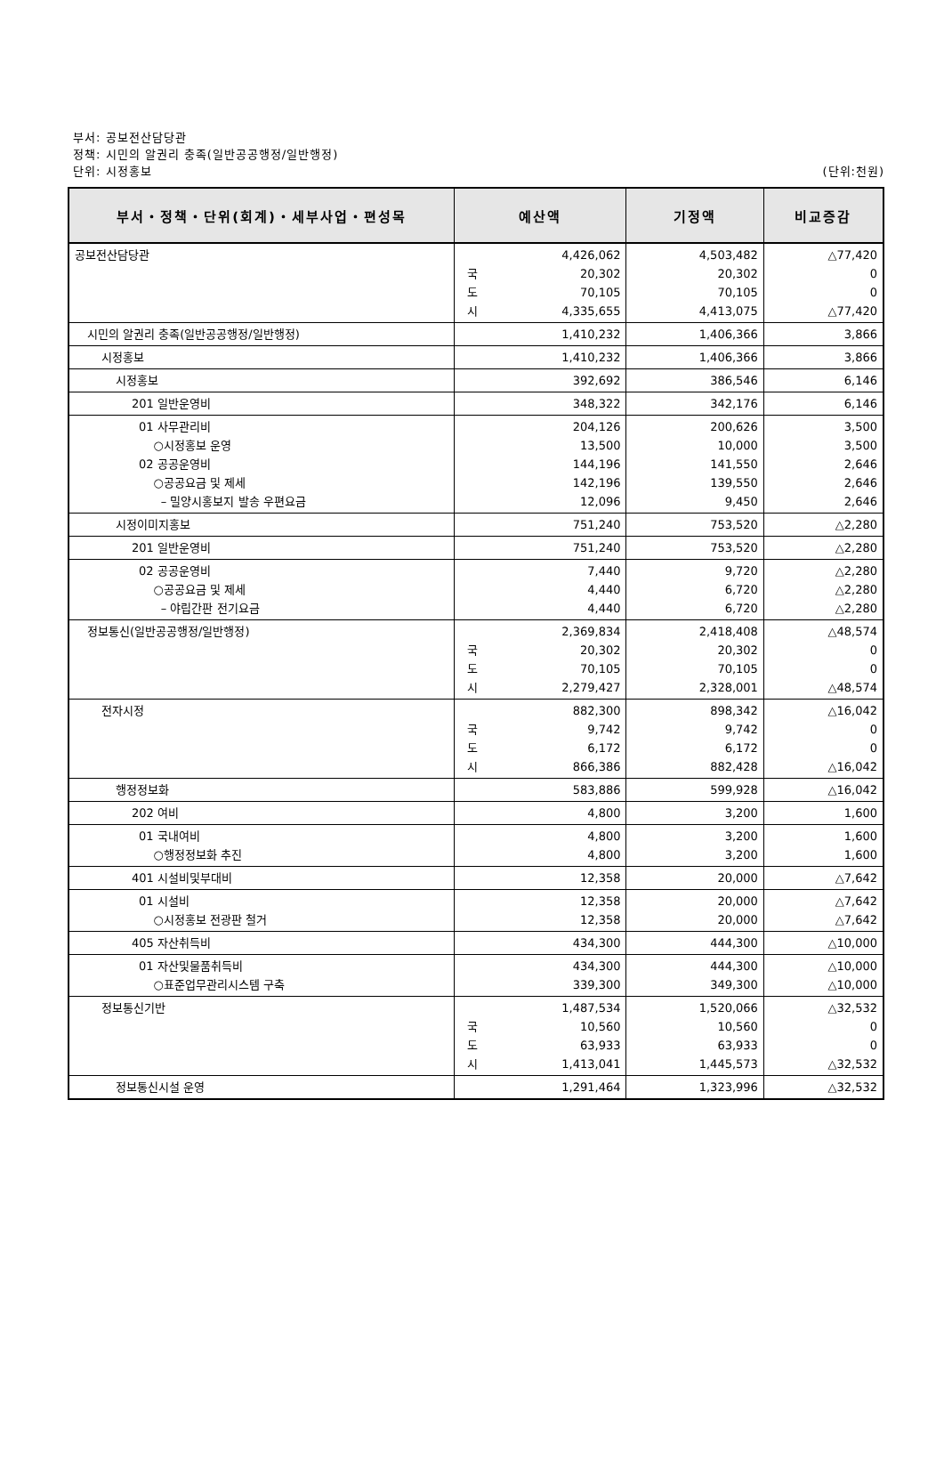부서: 공보전산담당관
정책: 시민의 알권리 충족(일반공공행정/일반행정)
단위: 시정홍보 (단위:천원)
| 부서・정책・단위(회계)・세부사업・편성목 | 예산액 | 기정액 | 비교증감 |
| --- | --- | --- | --- |
| 공보전산담당관 | 4,426,062 국 20,302 도 70,105 시 4,335,655 | 4,503,482 20,302 70,105 4,413,075 | △77,420 0 0 △77,420 |
| 시민의 알권리 충족(일반공공행정/일반행정) | 1,410,232 | 1,406,366 | 3,866 |
| 시정홍보 | 1,410,232 | 1,406,366 | 3,866 |
| 시정홍보 | 392,692 | 386,546 | 6,146 |
| 201 일반운영비 | 348,322 | 342,176 | 6,146 |
| 01 사무관리비 ○시정홍보 운영 02 공공운영비 ○공공요금 및 제세 – 밀양시홍보지 발송 우편요금 | 204,126 13,500 144,196 142,196 12,096 | 200,626 10,000 141,550 139,550 9,450 | 3,500 3,500 2,646 2,646 2,646 |
| 시정이미지홍보 | 751,240 | 753,520 | △2,280 |
| 201 일반운영비 | 751,240 | 753,520 | △2,280 |
| 02 공공운영비 ○공공요금 및 제세 – 야립간판 전기요금 | 7,440 4,440 4,440 | 9,720 6,720 6,720 | △2,280 △2,280 △2,280 |
| 정보통신(일반공공행정/일반행정) | 2,369,834 국 20,302 도 70,105 시 2,279,427 | 2,418,408 20,302 70,105 2,328,001 | △48,574 0 0 △48,574 |
| 전자시정 | 882,300 국 9,742 도 6,172 시 866,386 | 898,342 9,742 6,172 882,428 | △16,042 0 0 △16,042 |
| 행정정보화 | 583,886 | 599,928 | △16,042 |
| 202 여비 | 4,800 | 3,200 | 1,600 |
| 01 국내여비 ○행정정보화 추진 | 4,800 4,800 | 3,200 3,200 | 1,600 1,600 |
| 401 시설비및부대비 | 12,358 | 20,000 | △7,642 |
| 01 시설비 ○시정홍보 전광판 철거 | 12,358 12,358 | 20,000 20,000 | △7,642 △7,642 |
| 405 자산취득비 | 434,300 | 444,300 | △10,000 |
| 01 자산및물품취득비 ○표준업무관리시스템 구축 | 434,300 339,300 | 444,300 349,300 | △10,000 △10,000 |
| 정보통신기반 | 1,487,534 국 10,560 도 63,933 시 1,413,041 | 1,520,066 10,560 63,933 1,445,573 | △32,532 0 0 △32,532 |
| 정보통신시설 운영 | 1,291,464 | 1,323,996 | △32,532 |